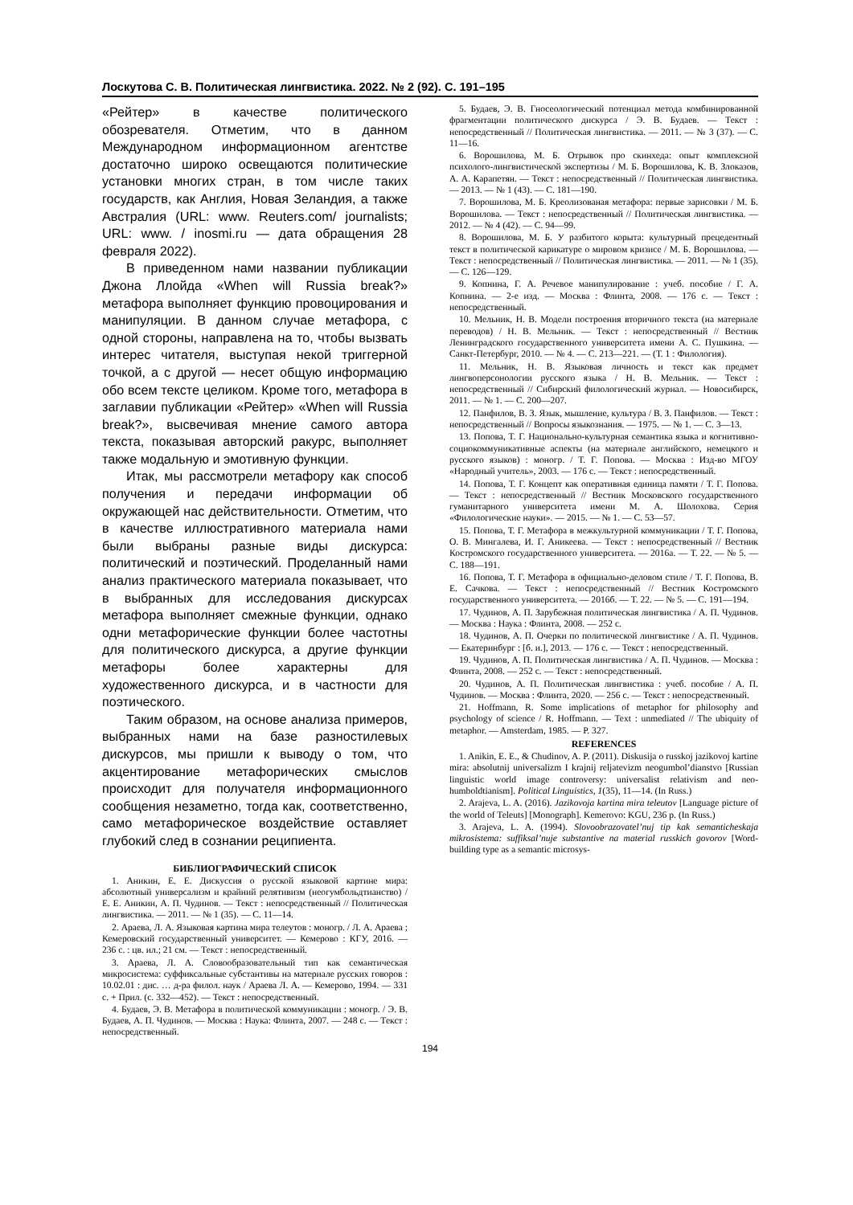Лоскутова С. В. Политическая лингвистика. 2022. № 2 (92). С. 191–195
«Рейтер» в качестве политического обозревателя. Отметим, что в данном Международном информационном агентстве достаточно широко освещаются политические установки многих стран, в том числе таких государств, как Англия, Новая Зеландия, а также Австралия (URL: www. Reuters.com/ journalists; URL: www. / inosmi.ru — дата обращения 28 февраля 2022).
В приведенном нами названии публикации Джона Ллойда «When will Russia break?» метафора выполняет функцию провоцирования и манипуляции. В данном случае метафора, с одной стороны, направлена на то, чтобы вызвать интерес читателя, выступая некой триггерной точкой, а с другой — несет общую информацию обо всем тексте целиком. Кроме того, метафора в заглавии публикации «Рейтер» «When will Russia break?», высвечивая мнение самого автора текста, показывая авторский ракурс, выполняет также модальную и эмотивную функции.
Итак, мы рассмотрели метафору как способ получения и передачи информации об окружающей нас действительности. Отметим, что в качестве иллюстративного материала нами были выбраны разные виды дискурса: политический и поэтический. Проделанный нами анализ практического материала показывает, что в выбранных для исследования дискурсах метафора выполняет смежные функции, однако одни метафорические функции более частотны для политического дискурса, а другие функции метафоры более характерны для художественного дискурса, и в частности для поэтического.
Таким образом, на основе анализа примеров, выбранных нами на базе разностилевых дискурсов, мы пришли к выводу о том, что акцентирование метафорических смыслов происходит для получателя информационного сообщения незаметно, тогда как, соответственно, само метафорическое воздействие оставляет глубокий след в сознании реципиента.
БИБЛИОГРАФИЧЕСКИЙ СПИСОК
1. Аникин, Е. Е. Дискуссия о русской языковой картине мира: абсолютный универсализм и крайний релятивизм (неогумбольдтианство) / Е. Е. Аникин, А. П. Чудинов. — Текст : непосредственный // Политическая лингвистика. — 2011. — № 1 (35). — С. 11—14.
2. Араева, Л. А. Языковая картина мира телеутов : моногр. / Л. А. Араева ; Кемеровский государственный университет. — Кемерово : КГУ, 2016. — 236 с. : цв. ил.; 21 см. — Текст : непосредственный.
3. Араева, Л. А. Словообразовательный тип как семантическая микросистема: суффиксальные субстантивы на материале русских говоров : 10.02.01 : дис. … д-ра филол. наук / Араева Л. А. — Кемерово, 1994. — 331 с. + Прил. (с. 332—452). — Текст : непосредственный.
4. Будаев, Э. В. Метафора в политической коммуникации : моногр. / Э. В. Будаев, А. П. Чудинов. — Москва : Наука: Флинта, 2007. — 248 с. — Текст : непосредственный.
5. Будаев, Э. В. Гносеологический потенциал метода комбинированной фрагментации политического дискурса / Э. В. Будаев. — Текст : непосредственный // Политическая лингвистика. — 2011. — № 3 (37). — С. 11—16.
6. Ворошилова, М. Б. Отрывок про скинхеда: опыт комплексной психолого-лингвистической экспертизы / М. Б. Ворошилова, К. В. Злоказов, А. А. Карапетян. — Текст : непосредственный // Политическая лингвистика. — 2013. — № 1 (43). — С. 181—190.
7. Ворошилова, М. Б. Креолизованая метафора: первые зарисовки / М. Б. Ворошилова. — Текст : непосредственный // Политическая лингвистика. — 2012. — № 4 (42). — С. 94—99.
8. Ворошилова, М. Б. У разбитого корыта: культурный прецедентный текст в политической карикатуре о мировом кризисе / М. Б. Ворошилова. — Текст : непосредственный // Политическая лингвистика. — 2011. — № 1 (35). — С. 126—129.
9. Копнина, Г. А. Речевое манипулирование : учеб. пособие / Г. А. Копнина. — 2-е изд. — Москва : Флинта, 2008. — 176 с. — Текст : непосредственный.
10. Мельник, Н. В. Модели построения вторичного текста (на материале переводов) / Н. В. Мельник. — Текст : непосредственный // Вестник Ленинградского государственного университета имени А. С. Пушкина. — Санкт-Петербург, 2010. — № 4. — С. 213—221. — (Т. 1 : Филология).
11. Мельник, Н. В. Языковая личность и текст как предмет лингвоперсонологии русского языка / Н. В. Мельник. — Текст : непосредственный // Сибирский филологический журнал. — Новосибирск, 2011. — № 1. — С. 200—207.
12. Панфилов, В. З. Язык, мышление, культура / В. З. Панфилов. — Текст : непосредственный // Вопросы языкознания. — 1975. — № 1. — С. 3—13.
13. Попова, Т. Г. Национально-культурная семантика языка и когнитивно-социокоммуникативные аспекты (на материале английского, немецкого и русского языков) : моногр. / Т. Г. Попова. — Москва : Изд-во МГОУ «Народный учитель», 2003. — 176 с. — Текст : непосредственный.
14. Попова, Т. Г. Концепт как оперативная единица памяти / Т. Г. Попова. — Текст : непосредственный // Вестник Московского государственного гуманитарного университета имени М. А. Шолохова. Серия «Филологические науки». — 2015. — № 1. — С. 53—57.
15. Попова, Т. Г. Метафора в межкультурной коммуникации / Т. Г. Попова, О. В. Мингалева, И. Г. Аникеева. — Текст : непосредственный // Вестник Костромского государственного университета. — 2016а. — Т. 22. — № 5. — С. 188—191.
16. Попова, Т. Г. Метафора в официально-деловом стиле / Т. Г. Попова, В. Е. Сачкова. — Текст : непосредственный // Вестник Костромского государственного университета. — 2016б. — Т. 22. — № 5. — С. 191—194.
17. Чудинов, А. П. Зарубежная политическая лингвистика / А. П. Чудинов. — Москва : Наука : Флинта, 2008. — 252 с.
18. Чудинов, А. П. Очерки по политической лингвистике / А. П. Чудинов. — Екатеринбург : [б. и.], 2013. — 176 с. — Текст : непосредственный.
19. Чудинов, А. П. Политическая лингвистика / А. П. Чудинов. — Москва : Флинта, 2008. — 252 с. — Текст : непосредственный.
20. Чудинов, А. П. Политическая лингвистика : учеб. пособие / А. П. Чудинов. — Москва : Флинта, 2020. — 256 с. — Текст : непосредственный.
21. Hoffmann, R. Some implications of metaphor for philosophy and psychology of science / R. Hoffmann. — Text : unmediated // The ubiquity of metaphor. — Amsterdam, 1985. — P. 327.
REFERENCES
1. Anikin, E. E., & Chudinov, A. P. (2011). Diskusija o russkoj jazikovoj kartine mira: absolutnij universalizm I krajnij reljatevizm neogumbol’dianstvo [Russian linguistic world image controversy: universalist relativism and neo-humboldtianism]. Political Linguistics, 1(35), 11—14. (In Russ.)
2. Arajeva, L. A. (2016). Jazikovoja kartina mira teleutov [Language picture of the world of Teleuts] [Monograph]. Kemerovo: KGU, 236 p. (In Russ.)
3. Arajeva, L. A. (1994). Slovoobrazovatel’nuj tip kak semanticheskaja mikrosistema: suffiksal’nuje substantive na material russkich govorov [Word-building type as a semantic microsys-
194